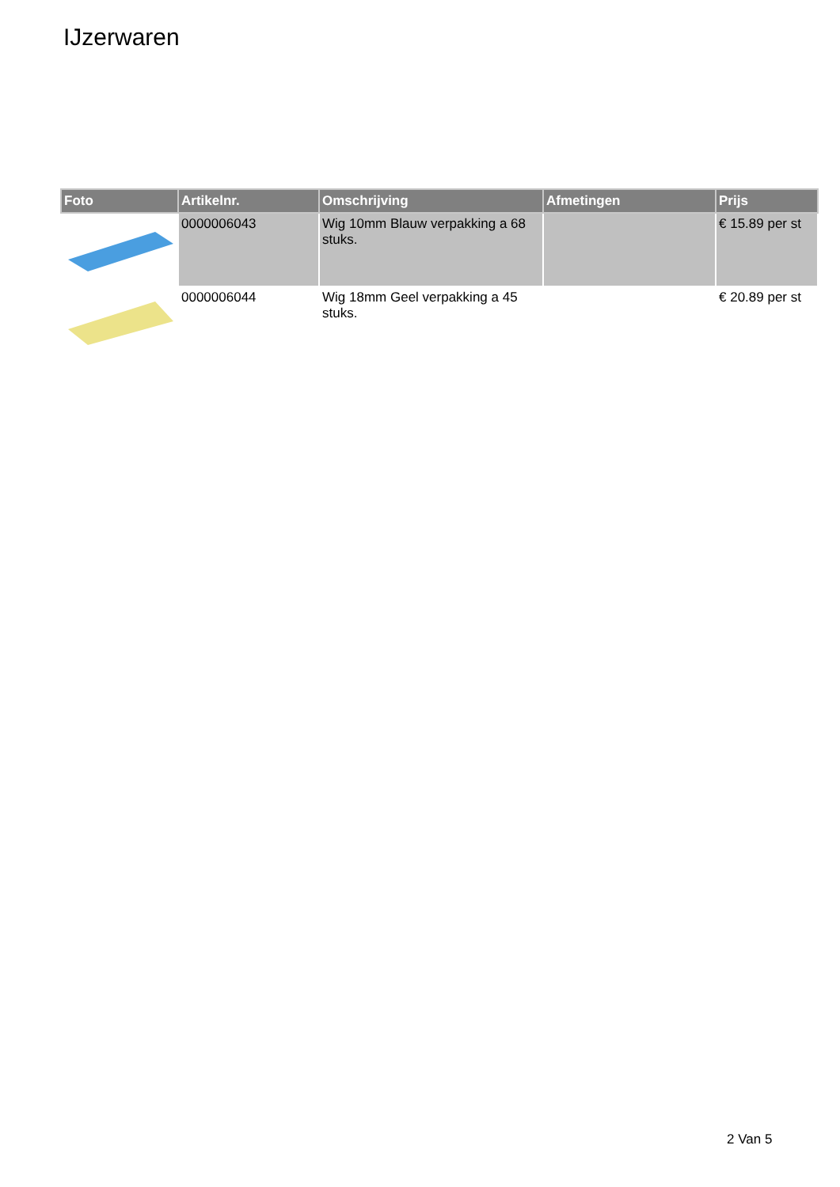IJzerwaren
| Foto | Artikelnr. | Omschrijving | Afmetingen | Prijs |
| --- | --- | --- | --- | --- |
| | 0000006043 | Wig 10mm Blauw verpakking a 68 stuks. | | € 15.89 per st |
| | 0000006044 | Wig 18mm Geel verpakking a 45 stuks. | | € 20.89 per st |
2 Van 5